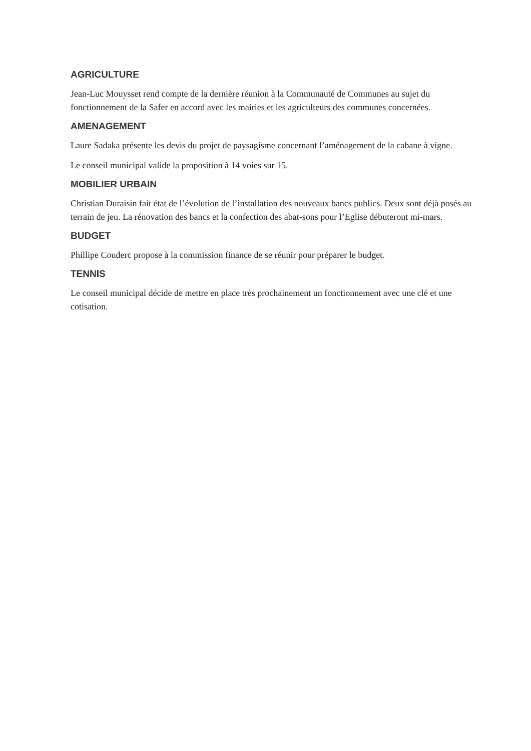AGRICULTURE
Jean-Luc Mouysset rend compte de la dernière réunion à la Communauté de Communes au sujet du fonctionnement de la Safer en accord avec les mairies et les agriculteurs des communes concernées.
AMENAGEMENT
Laure Sadaka présente les devis du projet de paysagisme concernant l’aménagement de la cabane à vigne.
Le conseil municipal valide la proposition à 14 voies sur 15.
MOBILIER URBAIN
Christian Duraisin fait état de l’évolution de l’installation des nouveaux bancs publics. Deux sont déjà posés au terrain de jeu. La rénovation des bancs et la confection des abat-sons pour l’Eglise débuteront mi-mars.
BUDGET
Phillipe Couderc propose à la commission finance de se réunir pour préparer le budget.
TENNIS
Le conseil municipal décide de mettre en place très prochainement un fonctionnement avec une clé et une cotisation.